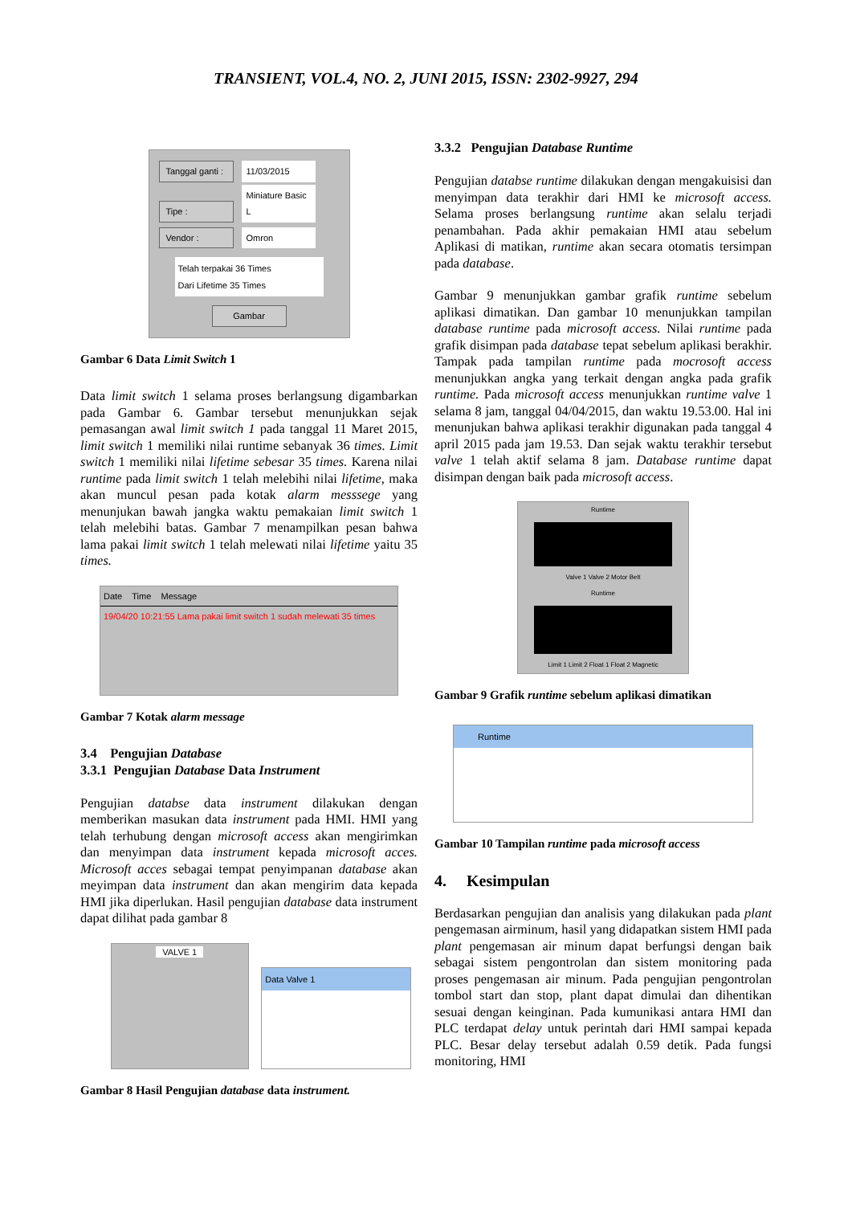TRANSIENT, VOL.4, NO. 2, JUNI 2015, ISSN: 2302-9927, 294
Tanggal ganti : 11/03/2015
Tipe : Miniature Basic L
Vendor : Omron
Telah terpakai 36 Times
Dari Lifetime 35 Times
Gambar
Gambar 6 Data Limit Switch 1
Data limit switch 1 selama proses berlangsung digambarkan pada Gambar 6. Gambar tersebut menunjukkan sejak pemasangan awal limit switch 1 pada tanggal 11 Maret 2015, limit switch 1 memiliki nilai runtime sebanyak 36 times. Limit switch 1 memiliki nilai lifetime sebesar 35 times. Karena nilai runtime pada limit switch 1 telah melebihi nilai lifetime, maka akan muncul pesan pada kotak alarm messsege yang menunjukan bawah jangka waktu pemakaian limit switch 1 telah melebihi batas. Gambar 7 menampilkan pesan bahwa lama pakai limit switch 1 telah melewati nilai lifetime yaitu 35 times.
Date Time Message
19/04/20 10:21:55 Lama pakai limit switch 1 sudah melewati 35 times
Gambar 7 Kotak alarm message
3.4 Pengujian Database
3.3.1 Pengujian Database Data Instrument
Pengujian databse data instrument dilakukan dengan memberikan masukan data instrument pada HMI. HMI yang telah terhubung dengan microsoft access akan mengirimkan dan menyimpan data instrument kepada microsoft acces. Microsoft acces sebagai tempat penyimpanan database akan meyimpan data instrument dan akan mengirim data kepada HMI jika diperlukan. Hasil pengujian database data instrument dapat dilihat pada gambar 8
VALVE 1
Data Valve 1
Gambar 8 Hasil Pengujian database data instrument.
3.3.2 Pengujian Database Runtime
Pengujian databse runtime dilakukan dengan mengakuisisi dan menyimpan data terakhir dari HMI ke microsoft access. Selama proses berlangsung runtime akan selalu terjadi penambahan. Pada akhir pemakaian HMI atau sebelum Aplikasi di matikan, runtime akan secara otomatis tersimpan pada database.
Gambar 9 menunjukkan gambar grafik runtime sebelum aplikasi dimatikan. Dan gambar 10 menunjukkan tampilan database runtime pada microsoft access. Nilai runtime pada grafik disimpan pada database tepat sebelum aplikasi berakhir. Tampak pada tampilan runtime pada mocrosoft access menunjukkan angka yang terkait dengan angka pada grafik runtime. Pada microsoft access menunjukkan runtime valve 1 selama 8 jam, tanggal 04/04/2015, dan waktu 19.53.00. Hal ini menunjukan bahwa aplikasi terakhir digunakan pada tanggal 4 april 2015 pada jam 19.53. Dan sejak waktu terakhir tersebut valve 1 telah aktif selama 8 jam. Database runtime dapat disimpan dengan baik pada microsoft access.
Runtime
Valve 1 Valve 2 Motor Belt
Runtime
Limit 1 Limit 2 Float 1 Float 2 Magnetic
Gambar 9 Grafik runtime sebelum aplikasi dimatikan
Runtime
Gambar 10 Tampilan runtime pada microsoft access
4. Kesimpulan
Berdasarkan pengujian dan analisis yang dilakukan pada plant pengemasan airminum, hasil yang didapatkan sistem HMI pada plant pengemasan air minum dapat berfungsi dengan baik sebagai sistem pengontrolan dan sistem monitoring pada proses pengemasan air minum. Pada pengujian pengontrolan tombol start dan stop, plant dapat dimulai dan dihentikan sesuai dengan keinginan. Pada kumunikasi antara HMI dan PLC terdapat delay untuk perintah dari HMI sampai kepada PLC. Besar delay tersebut adalah 0.59 detik. Pada fungsi monitoring, HMI